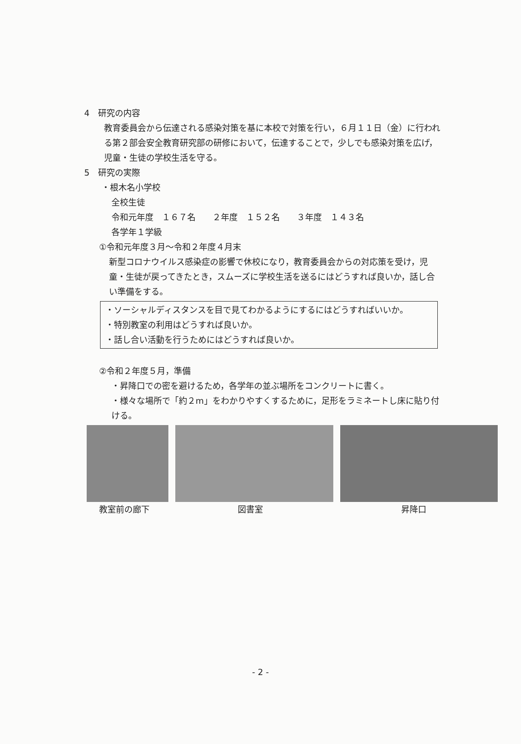4　研究の内容
教育委員会から伝達される感染対策を基に本校で対策を行い，６月１１日（金）に行われる第２部会安全教育研究部の研修において，伝達することで，少しでも感染対策を広げ，児童・生徒の学校生活を守る。
5　研究の実際
・根木名小学校
全校生徒
令和元年度　１６７名　　２年度　１５２名　　３年度　１４３名
各学年１学級
①令和元年度３月～令和２年度４月末
新型コロナウイルス感染症の影響で休校になり，教育委員会からの対応策を受け，児童・生徒が戻ってきたとき，スムーズに学校生活を送るにはどうすれば良いか，話し合い準備をする。
・ソーシャルディスタンスを目で見てわかるようにするにはどうすればいいか。
・特別教室の利用はどうすれば良いか。
・話し合い活動を行うためにはどうすれば良いか。
②令和２年度５月，準備
・昇降口での密を避けるため，各学年の並ぶ場所をコンクリートに書く。
・様々な場所で「約２m」をわかりやすくするために，足形をラミネートし床に貼り付ける。
教室前の廊下 図書室 昇降口
- 2 -